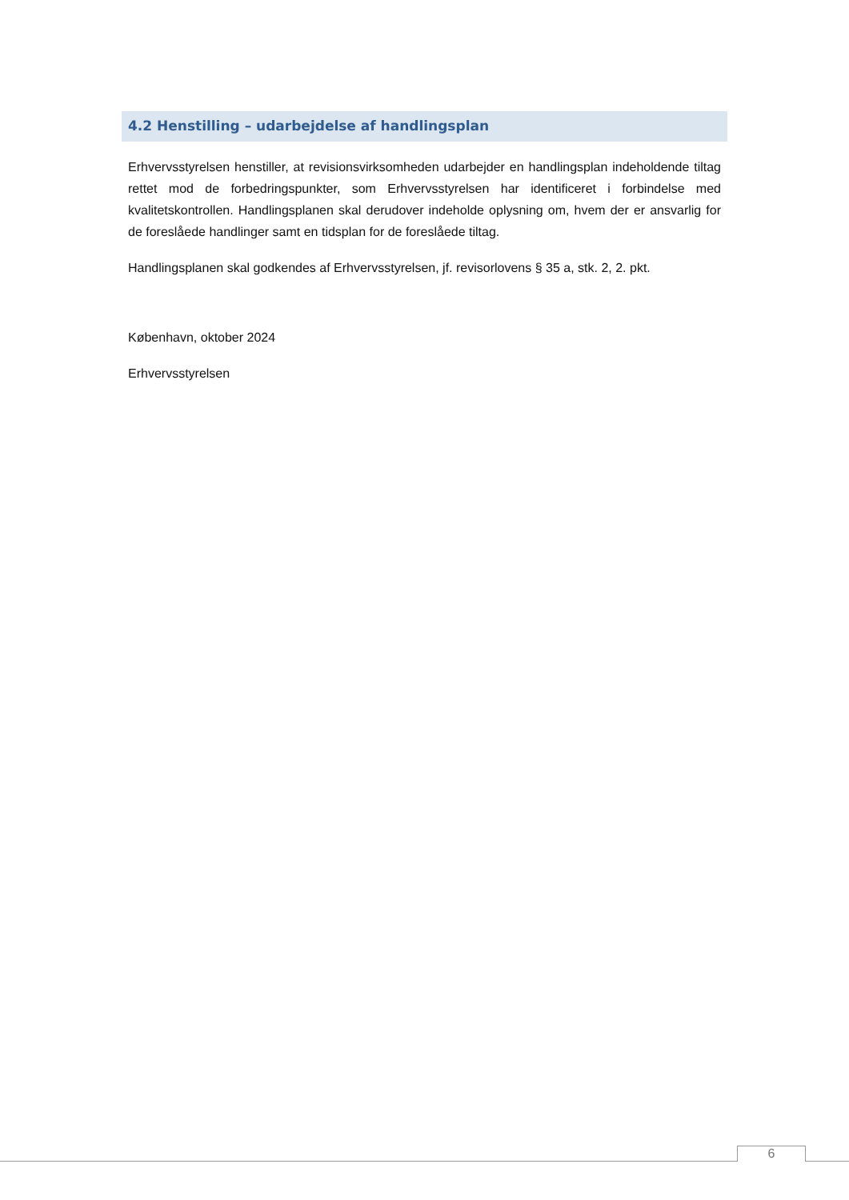4.2 Henstilling – udarbejdelse af handlingsplan
Erhvervsstyrelsen henstiller, at revisionsvirksomheden udarbejder en handlingsplan indeholdende tiltag rettet mod de forbedringspunkter, som Erhvervsstyrelsen har identificeret i forbindelse med kvalitetskontrollen. Handlingsplanen skal derudover indeholde oplysning om, hvem der er ansvarlig for de foreslåede handlinger samt en tidsplan for de foreslåede tiltag.
Handlingsplanen skal godkendes af Erhvervsstyrelsen, jf. revisorlovens § 35 a, stk. 2, 2. pkt.
København, oktober 2024
Erhvervsstyrelsen
6